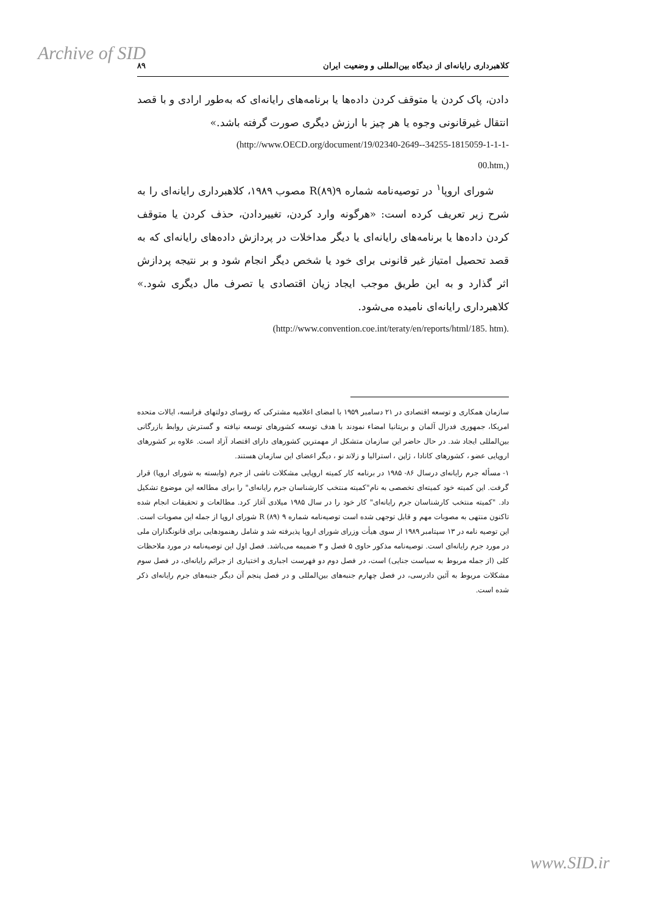Archive of SID
کلاهبرداری رایانه‌ای از دیدگاه بین‌المللی و وضعیت ایران ۸۹
دادن، پاک کردن یا متوقف کردن داده‌ها یا برنامه‌های رایانه‌ای که به‌طور ارادی و با قصد انتقال غیرقانونی وجوه یا هر چیز با ارزش دیگری صورت گرفته باشد.»
(http://www.OECD.org/document/19/02340-2649--34255-1815059-1-1-1-
00.htm,)
شورای اروپا<sup>۱</sup> در توصیه‌نامه شماره ۹(۸۹)R مصوب ۱۹۸۹، کلاهبرداری رایانه‌ای را به شرح زیر تعریف کرده است: «هرگونه وارد کردن، تغییردادن، حذف کردن یا متوقف کردن داده‌ها یا برنامه‌های رایانه‌ای یا دیگر مداخلات در پردازش داده‌های رایانه‌ای که به قصد تحصیل امتیاز غیر قانونی برای خود یا شخص دیگر انجام شود و بر نتیجه پردازش اثر گذارد و به این طریق موجب ایجاد زیان اقتصادی یا تصرف مال دیگری شود.» کلاهبرداری رایانه‌ای نامیده می‌شود.
(http://www.convention.coe.int/teraty/en/reports/html/185. htm).
سازمان همکاری و توسعه اقتصادی در ۲۱ دسامبر ۱۹۵۹ با امضای اعلامیه مشترکی که رؤسای دولتهای فرانسه، ایالات متحده امریکا، جمهوری فدرال آلمان و بریتانیا امضاء نمودند با هدف توسعه کشورهای توسعه نیافته و گسترش روابط بازرگانی بین‌المللی ایجاد شد. در حال حاضر این سازمان متشکل از مهمترین کشورهای دارای اقتصاد آزاد است. علاوه بر کشورهای اروپایی عضو ، کشورهای کانادا ، ژاپن ، استرالیا و زلاند نو ، دیگر اعضای این سازمان هستند.
۱- مسأله جرم رایانه‌ای درسال ۸۶- ۱۹۸۵ در برنامه کار کمیته اروپایی مشکلات ناشی از جرم (وابسته به شورای اروپا) قرار گرفت. این کمیته خود کمیته‌ای تخصصی به نام"کمیته منتخب کارشناسان جرم رایانه‌ای" را برای مطالعه این موضوع تشکیل داد. "کمیته منتخب کارشناسان جرم رایانه‌ای" کار خود را در سال ۱۹۸۵ میلادی آغاز کرد. مطالعات و تحقیقات انجام شده تاکنون منتهی به مصوبات مهم و قابل توجهی شده است توصیه‌نامه شماره ۹ (۸۹) R شورای اروپا از جمله این مصوبات است. این توصیه نامه در ۱۳ سپتامبر ۱۹۸۹ از سوی هیأت وزرای شورای اروپا پذیرفته شد و شامل رهنمودهایی برای قانونگذاران ملی در مورد جرم رایانه‌ای است. توصیه‌نامه مذکور حاوی ۵ فصل و ۳ ضمیمه می‌باشد. فصل اول این توصیه‌نامه در مورد ملاحظات کلی (از جمله مربوط به سیاست جنایی) است، در فصل دوم دو فهرست اجباری و اختیاری از جرائم رایانه‌ای، در فصل سوم مشکلات مربوط به آئین دادرسی، در فصل چهارم جنبه‌های بین‌المللی و در فصل پنجم آن دیگر جنبه‌های جرم رایانه‌ای ذکر شده است.
www.SID.ir